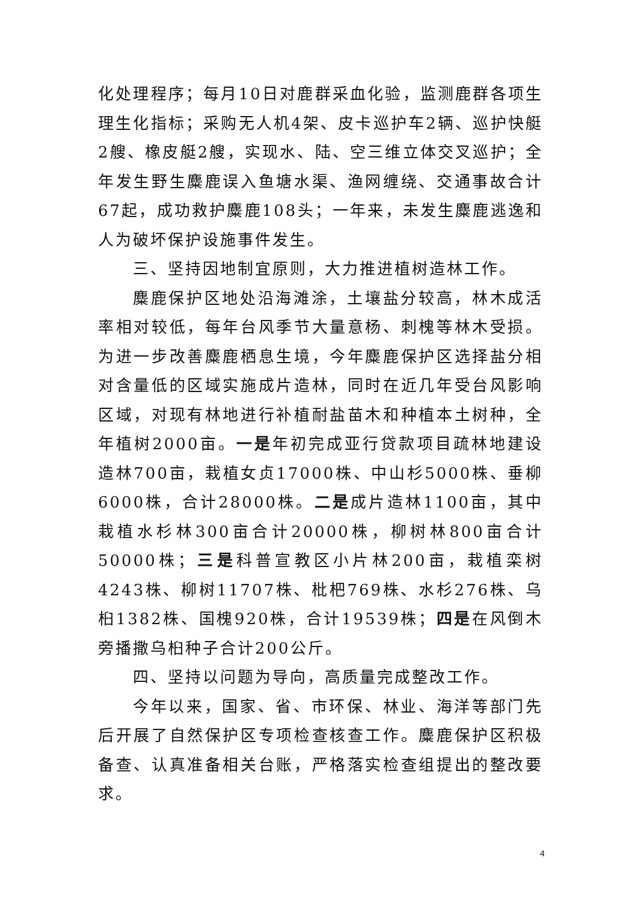化处理程序；每月10日对鹿群采血化验，监测鹿群各项生理生化指标；采购无人机4架、皮卡巡护车2辆、巡护快艇2艘、橡皮艇2艘，实现水、陆、空三维立体交叉巡护；全年发生野生麋鹿误入鱼塘水渠、渔网缠绕、交通事故合计67起，成功救护麋鹿108头；一年来，未发生麋鹿逃逸和人为破坏保护设施事件发生。
三、坚持因地制宜原则，大力推进植树造林工作。
麋鹿保护区地处沿海滩涂，土壤盐分较高，林木成活率相对较低，每年台风季节大量意杨、刺槐等林木受损。为进一步改善麋鹿栖息生境，今年麋鹿保护区选择盐分相对含量低的区域实施成片造林，同时在近几年受台风影响区域，对现有林地进行补植耐盐苗木和种植本土树种，全年植树2000亩。一是年初完成亚行贷款项目疏林地建设造林700亩，栽植女贞17000株、中山杉5000株、垂柳6000株，合计28000株。二是成片造林1100亩，其中栽植水杉林300亩合计20000株，柳树林800亩合计50000株；三是科普宣教区小片林200亩，栽植栾树4243株、柳树11707株、枇杷769株、水杉276株、乌桕1382株、国槐920株，合计19539株；四是在风倒木旁播撒乌桕种子合计200公斤。
四、坚持以问题为导向，高质量完成整改工作。
今年以来，国家、省、市环保、林业、海洋等部门先后开展了自然保护区专项检查核查工作。麋鹿保护区积极备查、认真准备相关台账，严格落实检查组提出的整改要求。
4